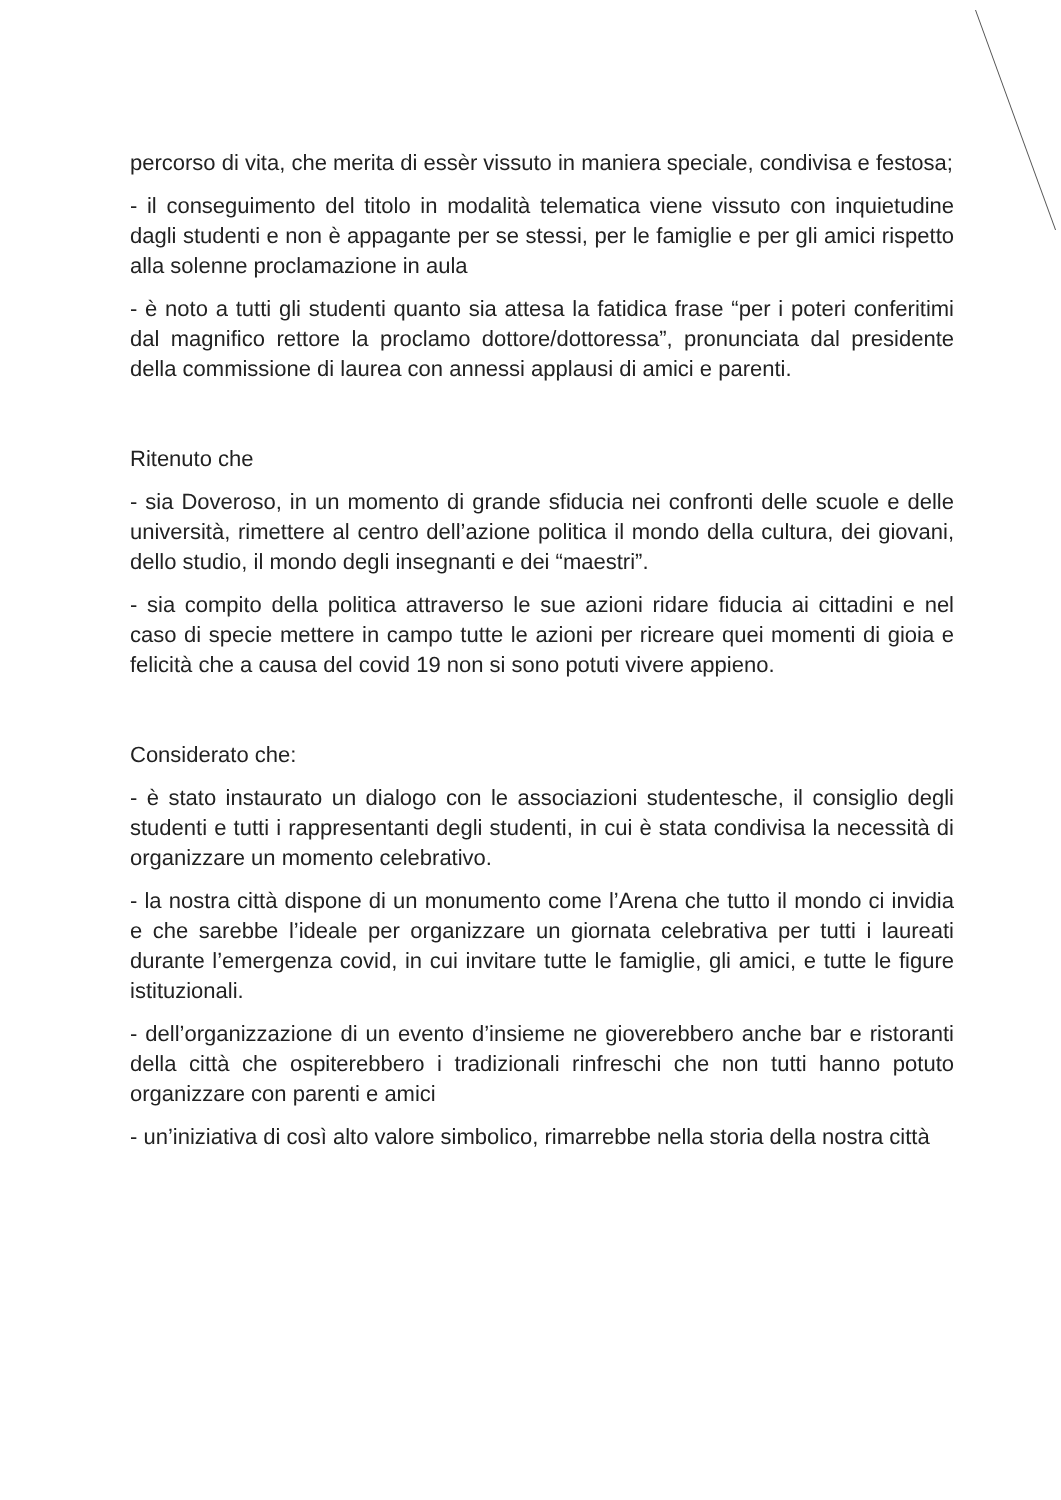percorso di vita, che merita di essèr vissuto in maniera speciale, condivisa e festosa;
- il conseguimento del titolo in modalità telematica viene vissuto con inquietudine dagli studenti e non è appagante per se stessi, per le famiglie e per gli amici rispetto alla solenne proclamazione in aula
- è noto a tutti gli studenti quanto sia attesa la fatidica frase “per i poteri conferitimi dal magnifico rettore la proclamo dottore/dottoressa”, pronunciata dal presidente della commissione di laurea con annessi applausi di amici e parenti.
Ritenuto che
- sia Doveroso, in un momento di grande sfiducia nei confronti delle scuole e delle università, rimettere al centro dell’azione politica il mondo della cultura, dei giovani, dello studio, il mondo degli insegnanti e dei “maestri”.
- sia compito della politica attraverso le sue azioni ridare fiducia ai cittadini e nel caso di specie mettere in campo tutte le azioni per ricreare quei momenti di gioia e felicità che a causa del covid 19 non si sono potuti vivere appieno.
Considerato che:
- è stato instaurato un dialogo con le associazioni studentesche, il consiglio degli studenti e tutti i rappresentanti degli studenti, in cui è stata condivisa la necessità di organizzare un momento celebrativo.
- la nostra città dispone di un monumento come l’Arena che tutto il mondo ci invidia e che sarebbe l’ideale per organizzare un giornata celebrativa per tutti i laureati durante l’emergenza covid, in cui invitare tutte le famiglie, gli amici, e tutte le figure istituzionali.
- dell’organizzazione di un evento d’insieme ne gioverebbero anche bar e ristoranti della città che ospiterebbero i tradizionali rinfreschi che non tutti hanno potuto organizzare con parenti e amici
- un’iniziativa di così alto valore simbolico, rimarrebbe nella storia della nostra città